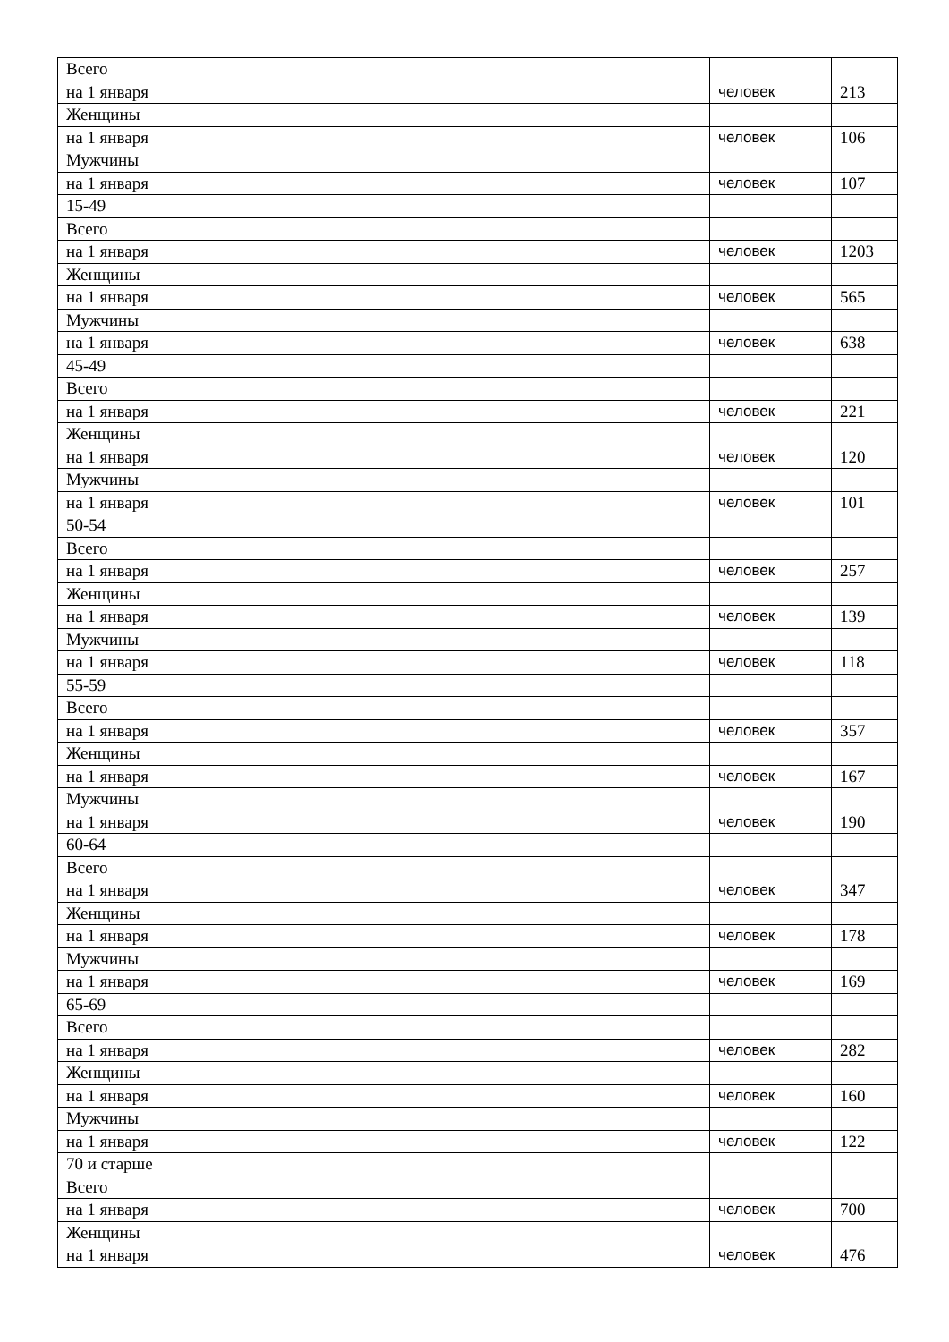| Всего | | |
| на 1 января | человек | 213 |
| Женщины | | |
| на 1 января | человек | 106 |
| Мужчины | | |
| на 1 января | человек | 107 |
| 15-49 | | |
| Всего | | |
| на 1 января | человек | 1203 |
| Женщины | | |
| на 1 января | человек | 565 |
| Мужчины | | |
| на 1 января | человек | 638 |
| 45-49 | | |
| Всего | | |
| на 1 января | человек | 221 |
| Женщины | | |
| на 1 января | человек | 120 |
| Мужчины | | |
| на 1 января | человек | 101 |
| 50-54 | | |
| Всего | | |
| на 1 января | человек | 257 |
| Женщины | | |
| на 1 января | человек | 139 |
| Мужчины | | |
| на 1 января | человек | 118 |
| 55-59 | | |
| Всего | | |
| на 1 января | человек | 357 |
| Женщины | | |
| на 1 января | человек | 167 |
| Мужчины | | |
| на 1 января | человек | 190 |
| 60-64 | | |
| Всего | | |
| на 1 января | человек | 347 |
| Женщины | | |
| на 1 января | человек | 178 |
| Мужчины | | |
| на 1 января | человек | 169 |
| 65-69 | | |
| Всего | | |
| на 1 января | человек | 282 |
| Женщины | | |
| на 1 января | человек | 160 |
| Мужчины | | |
| на 1 января | человек | 122 |
| 70 и старше | | |
| Всего | | |
| на 1 января | человек | 700 |
| Женщины | | |
| на 1 января | человек | 476 |